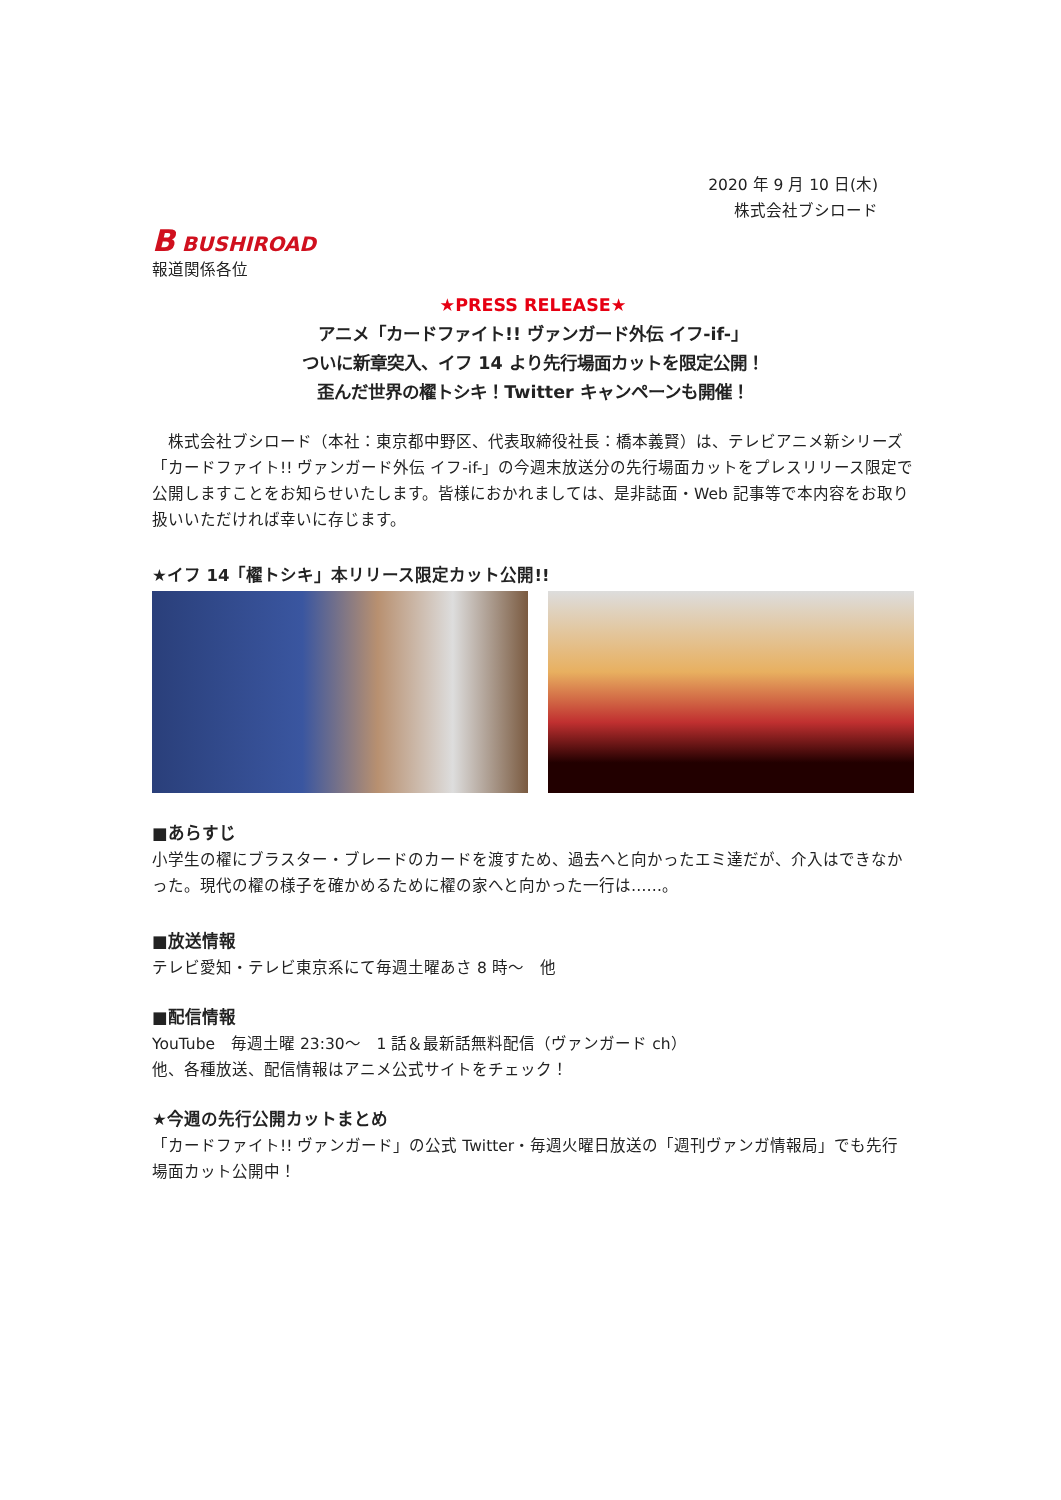2020 年 9 月 10 日(木)
株式会社ブシロード
B BUSHIROAD
報道関係各位
★PRESS RELEASE★
アニメ「カードファイト!! ヴァンガード外伝 イフ-if-」
ついに新章突入、イフ 14 より先行場面カットを限定公開！
歪んだ世界の櫂トシキ！Twitter キャンペーンも開催！
　株式会社ブシロード（本社：東京都中野区、代表取締役社長：橋本義賢）は、テレビアニメ新シリーズ「カードファイト!! ヴァンガード外伝 イフ-if-」の今週末放送分の先行場面カットをプレスリリース限定で公開しますことをお知らせいたします。皆様におかれましては、是非誌面・Web 記事等で本内容をお取り扱いいただければ幸いに存じます。
★イフ 14「櫂トシキ」本リリース限定カット公開!!
■あらすじ
小学生の櫂にブラスター・ブレードのカードを渡すため、過去へと向かったエミ達だが、介入はできなかった。現代の櫂の様子を確かめるために櫂の家へと向かった一行は……。
■放送情報
テレビ愛知・テレビ東京系にて毎週土曜あさ 8 時～　他
■配信情報
YouTube　毎週土曜 23:30～　1 話＆最新話無料配信（ヴァンガード ch）
他、各種放送、配信情報はアニメ公式サイトをチェック！
★今週の先行公開カットまとめ
「カードファイト!! ヴァンガード」の公式 Twitter・毎週火曜日放送の「週刊ヴァンガ情報局」でも先行場面カット公開中！